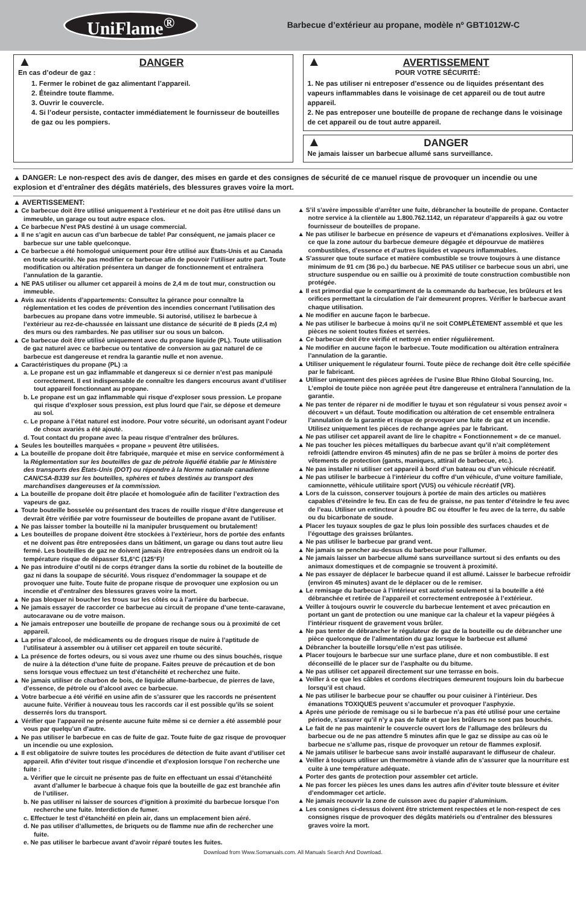UniFlame<sup>®</sup>
Barbecue d’extérieur au propane, modèle nº GBT1012W-C
▲
DANGER
En cas d’odeur de gaz :
1. Fermer le robinet de gaz alimentant l’appareil.
2. Éteindre toute flamme.
3. Ouvrir le couvercle.
4. Si l’odeur persiste, contacter immédiatement le fournisseur de bouteilles de gaz ou les pompiers.
▲
AVERTISSEMENT
POUR VOTRE SÉCURITÉ:
1. Ne pas utiliser ni entreposer d’essence ou de liquides présentant des vapeurs inflammables dans le voisinage de cet appareil ou de tout autre appareil.
2. Ne pas entreposer une bouteille de propane de rechange dans le voisinage de cet appareil ou de tout autre appareil.
▲
DANGER
Ne jamais laisser un barbecue allumé sans surveillance.
▲ DANGER: Le non-respect des avis de danger, des mises en garde et des consignes de sécurité de ce manuel risque de provoquer un incendie ou une explosion et d’entraîner des dégâts matériels, des blessures graves voire la mort.
▲ AVERTISSEMENT:
▲ Ce barbecue doit être utilisé uniquement à l’extérieur et ne doit pas être utilisé dans un immeuble, un garage ou tout autre espace clos.
▲ Ce barbecue N’est PAS destiné à un usage commercial.
▲ Il ne s’agit en aucun cas d’un barbecue de table! Par conséquent, ne jamais placer ce barbecue sur une table quelconque.
▲ Ce barbecue a été homologué uniquement pour être utilisé aux États-Unis et au Canada en toute sécurité. Ne pas modifier ce barbecue afin de pouvoir l’utiliser autre part. Toute modification ou altération présentera un danger de fonctionnement et entraînera l’annulation de la garantie.
▲ NE PAS utiliser ou allumer cet appareil à moins de 2,4 m de tout mur, construction ou immeuble.
▲ Avis aux résidents d’appartements: Consultez la gérance pour connaître la réglementation et les codes de prévention des incendies concernant l’utilisation des barbecues au propane dans votre immeuble. Si autorisé, utilisez le barbecue à l’extérieur au rez-de-chaussée en laissant une distance de sécurité de 8 pieds (2,4 m) des murs ou des rambardes. Ne pas utiliser sur ou sous un balcon.
▲ Ce barbecue doit être utilisé uniquement avec du propane liquide (PL). Toute utilisation de gaz naturel avec ce barbecue ou tentative de conversion au gaz naturel de ce barbecue est dangereuse et rendra la garantie nulle et non avenue.
▲ Caractéristiques du propane (PL) :a
a. Le propane est un gaz inflammable et dangereux si ce dernier n’est pas manipulé correctement. Il est indispensable de connaître les dangers encourus avant d’utiliser tout appareil fonctionnant au propane.
b. Le propane est un gaz inflammable qui risque d’exploser sous pression. Le propane qui risque d’exploser sous pression, est plus lourd que l’air, se dépose et demeure au sol.
c. Le propane à l’état naturel est inodore. Pour votre sécurité, un odorisant ayant l’odeur de choux avariés a été ajouté.
d. Tout contact du propane avec la peau risque d’entraîner des brûlures.
▲ Seules les bouteilles marquées « propane » peuvent être utilisées.
▲ La bouteille de propane doit être fabriquée, marquée et mise en service conformément à la Réglementation sur les bouteilles de gaz de pétrole liquéfié établie par le Ministère des transports des États-Unis (DOT) ou répondre à la Norme nationale canadienne CAN/CSA-B339 sur les bouteilles, sphères et tubes destinés au transport des marchandises dangereuses et la commission.
▲ La bouteille de propane doit être placée et homologuée afin de faciliter l’extraction des vapeurs de gaz.
▲ Toute bouteille bosselée ou présentant des traces de rouille risque d’être dangereuse et devrait être vérifiée par votre fournisseur de bouteilles de propane avant de l’utiliser.
▲ Ne pas laisser tomber la bouteille ni la manipuler brusquement ou brutalement!
▲ Les bouteilles de propane doivent être stockées à l’extérieur, hors de portée des enfants et ne doivent pas être entreposées dans un bâtiment, un garage ou dans tout autre lieu fermé. Les bouteilles de gaz ne doivent jamais être entreposées dans un endroit où la température risque de dépasser 51,6°C (125°F)!
▲ Ne pas introduire d’outil ni de corps étranger dans la sortie du robinet de la bouteille de gaz ni dans la soupape de sécurité. Vous risquez d’endommager la soupape et de provoquer une fuite. Toute fuite de propane risque de provoquer une explosion ou un incendie et d’entraîner des blessures graves voire la mort.
▲ Ne pas bloquer ni boucher les trous sur les côtés ou à l’arrière du barbecue.
▲ Ne jamais essayer de raccorder ce barbecue au circuit de propane d’une tente-caravane, autocaravane ou de votre maison.
▲ Ne jamais entreposer une bouteille de propane de rechange sous ou à proximité de cet appareil.
▲ La prise d’alcool, de médicaments ou de drogues risque de nuire à l’aptitude de l’utilisateur à assembler ou à utiliser cet appareil en toute sécurité.
▲ La présence de fortes odeurs, ou si vous avez une rhume ou des sinus bouchés, risque de nuire à la détection d’une fuite de propane. Faites preuve de précaution et de bon sens lorsque vous effectuez un test d’étanchéité et recherchez une fuite.
▲ Ne jamais utiliser de charbon de bois, de liquide allume-barbecue, de pierres de lave, d’essence, de pétrole ou d’alcool avec ce barbecue.
▲ Votre barbecue a été vérifié en usine afin de s’assurer que les raccords ne présentent aucune fuite. Vérifier à nouveau tous les raccords car il est possible qu’ils se soient desserrés lors du transport.
▲ Vérifier que l’appareil ne présente aucune fuite même si ce dernier a été assemblé pour vous par quelqu’un d’autre.
▲ Ne pas utiliser le barbecue en cas de fuite de gaz. Toute fuite de gaz risque de provoquer un incendie ou une explosion.
▲ Il est obligatoire de suivre toutes les procédures de détection de fuite avant d’utiliser cet appareil. Afin d’éviter tout risque d’incendie et d’explosion lorsque l’on recherche une fuite :
a. Vérifier que le circuit ne présente pas de fuite en effectuant un essai d’étanchéité avant d’allumer le barbecue à chaque fois que la bouteille de gaz est branchée afin de l’utiliser.
b. Ne pas utiliser ni laisser de sources d’ignition à proximité du barbecue lorsque l’on recherche une fuite. Interdiction de fumer.
c. Effectuer le test d’étanchéité en plein air, dans un emplacement bien aéré.
d. Ne pas utiliser d’allumettes, de briquets ou de flamme nue afin de rechercher une fuite.
e. Ne pas utiliser le barbecue avant d’avoir réparé toutes les fuites.
▲ S’il s’avère impossible d’arrêter une fuite, débrancher la bouteille de propane. Contacter notre service à la clientèle au 1.800.762.1142, un réparateur d’appareils à gaz ou votre fournisseur de bouteilles de propane.
▲ Ne pas utiliser le barbecue en présence de vapeurs et d’émanations explosives. Veiller à ce que la zone autour du barbecue demeure dégagée et dépourvue de matières combustibles, d’essence et d’autres liquides et vapeurs inflammables.
▲ S’assurer que toute surface et matière combustible se trouve toujours à une distance minimum de 91 cm (36 po.) du barbecue. NE PAS utiliser ce barbecue sous un abri, une structure suspendue ou en saillie ou à proximité de toute construction combustible non protégée.
▲ Il est primordial que le compartiment de la commande du barbecue, les brûleurs et les orifices permettant la circulation de l’air demeurent propres. Vérifier le barbecue avant chaque utilisation.
▲ Ne modifier en aucune façon le barbecue.
▲ Ne pas utiliser le barbecue à moins qu’il ne soit COMPLÈTEMENT assemblé et que les pièces ne soient toutes fixées et serrées.
▲ Ce barbecue doit être vérifié et nettoyé en entier régulièrement.
▲ Ne modifier en aucune façon le barbecue. Toute modification ou altération entraînera l’annulation de la garantie.
▲ Utiliser uniquement le régulateur fourni. Toute pièce de rechange doit être celle spécifiée par le fabricant.
▲ Utiliser uniquement des pièces agréées de l’usine Blue Rhino Global Sourcing, Inc. L’emploi de toute pièce non agréée peut être dangereuse et entraînera l’annulation de la garantie.
▲ Ne pas tenter de réparer ni de modifier le tuyau et son régulateur si vous pensez avoir « découvert » un défaut. Toute modification ou altération de cet ensemble entraînera l’annulation de la garantie et risque de provoquer une fuite de gaz et un incendie. Utilisez uniquement les pièces de rechange agrées par le fabricant.
▲ Ne pas utiliser cet appareil avant de lire le chapitre « Fonctionnement » de ce manuel.
▲ Ne pas toucher les pièces métalliques du barbecue avant qu’il n’ait complètement refroidi (attendre environ 45 minutes) afin de ne pas se brûler à moins de porter des vêtements de protection (gants, maniques, attirail de barbecue, etc.).
▲ Ne pas installer ni utiliser cet appareil à bord d’un bateau ou d’un véhicule récréatif.
▲ Ne pas utiliser le barbecue à l’intérieur du coffre d’un véhicule, d’une voiture familiale, camionnette, véhicule utilitaire sport (VUS) ou véhicule récréatif (VR).
▲ Lors de la cuisson, conserver toujours à portée de main des articles ou matières capables d’éteindre le feu. En cas de feu de graisse, ne pas tenter d’éteindre le feu avec de l’eau. Utiliser un extincteur à poudre BC ou étouffer le feu avec de la terre, du sable ou du bicarbonate de soude.
▲ Placer les tuyaux souples de gaz le plus loin possible des surfaces chaudes et de l’égouttage des graisses brûlantes.
▲ Ne pas utiliser le barbecue par grand vent.
▲ Ne jamais se pencher au-dessus du barbecue pour l’allumer.
▲ Ne jamais laisser un barbecue allumé sans surveillance surtout si des enfants ou des animaux domestiques et de compagnie se trouvent à proximité.
▲ Ne pas essayer de déplacer le barbecue quand il est allumé. Laisser le barbecue refroidir (environ 45 minutes) avant de le déplacer ou de le remiser.
▲ Le remisage du barbecue à l’intérieur est autorisé seulement si la bouteille a été débranchée et retirée de l’appareil et correctement entreposée à l’extérieur.
▲ Veiller à toujours ouvrir le couvercle du barbecue lentement et avec précaution en portant un gant de protection ou une manique car la chaleur et la vapeur piégées à l’intérieur risquent de gravement vous brûler.
▲ Ne pas tenter de débrancher le régulateur de gaz de la bouteille ou de débrancher une pièce quelconque de l’alimentation du gaz lorsque le barbecue est allumé
▲ Débrancher la bouteille lorsqu’elle n’est pas utilisée.
▲ Placer toujours le barbecue sur une surface plane, dure et non combustible. Il est déconseillé de le placer sur de l’asphalte ou du bitume.
▲ Ne pas utiliser cet appareil directement sur une terrasse en bois.
▲ Veiller à ce que les câbles et cordons électriques demeurent toujours loin du barbecue lorsqu’il est chaud.
▲ Ne pas utiliser le barbecue pour se chauffer ou pour cuisiner à l’intérieur. Des émanations TOXIQUES peuvent s’accumuler et provoquer l’asphyxie.
▲ Après une période de remisage ou si le barbecue n’a pas été utilisé pour une certaine période, s’assurer qu’il n’y a pas de fuite et que les brûleurs ne sont pas bouchés.
▲ Le fait de ne pas maintenir le couvercle ouvert lors de l’allumage des brûleurs du barbecue ou de ne pas attendre 5 minutes afin que le gaz se dissipe au cas où le barbecue ne s’allume pas, risque de provoquer un retour de flammes explosif.
▲ Ne jamais utiliser le barbecue sans avoir installé auparavant le diffuseur de chaleur.
▲ Veiller à toujours utiliser un thermomètre à viande afin de s’assurer que la nourriture est cuite à une température adéquate.
▲ Porter des gants de protection pour assembler cet article.
▲ Ne pas forcer les pièces les unes dans les autres afin d’éviter toute blessure et éviter d’endommager cet article.
▲ Ne jamais recouvrir la zone de cuisson avec du papier d’aluminium.
▲ Les consignes ci-dessus doivent être strictement respectées et le non-respect de ces consignes risque de provoquer des dégâts matériels ou d’entraîner des blessures graves voire la mort.
Download from Www.Somanuals.com. All Manuals Search And Download.